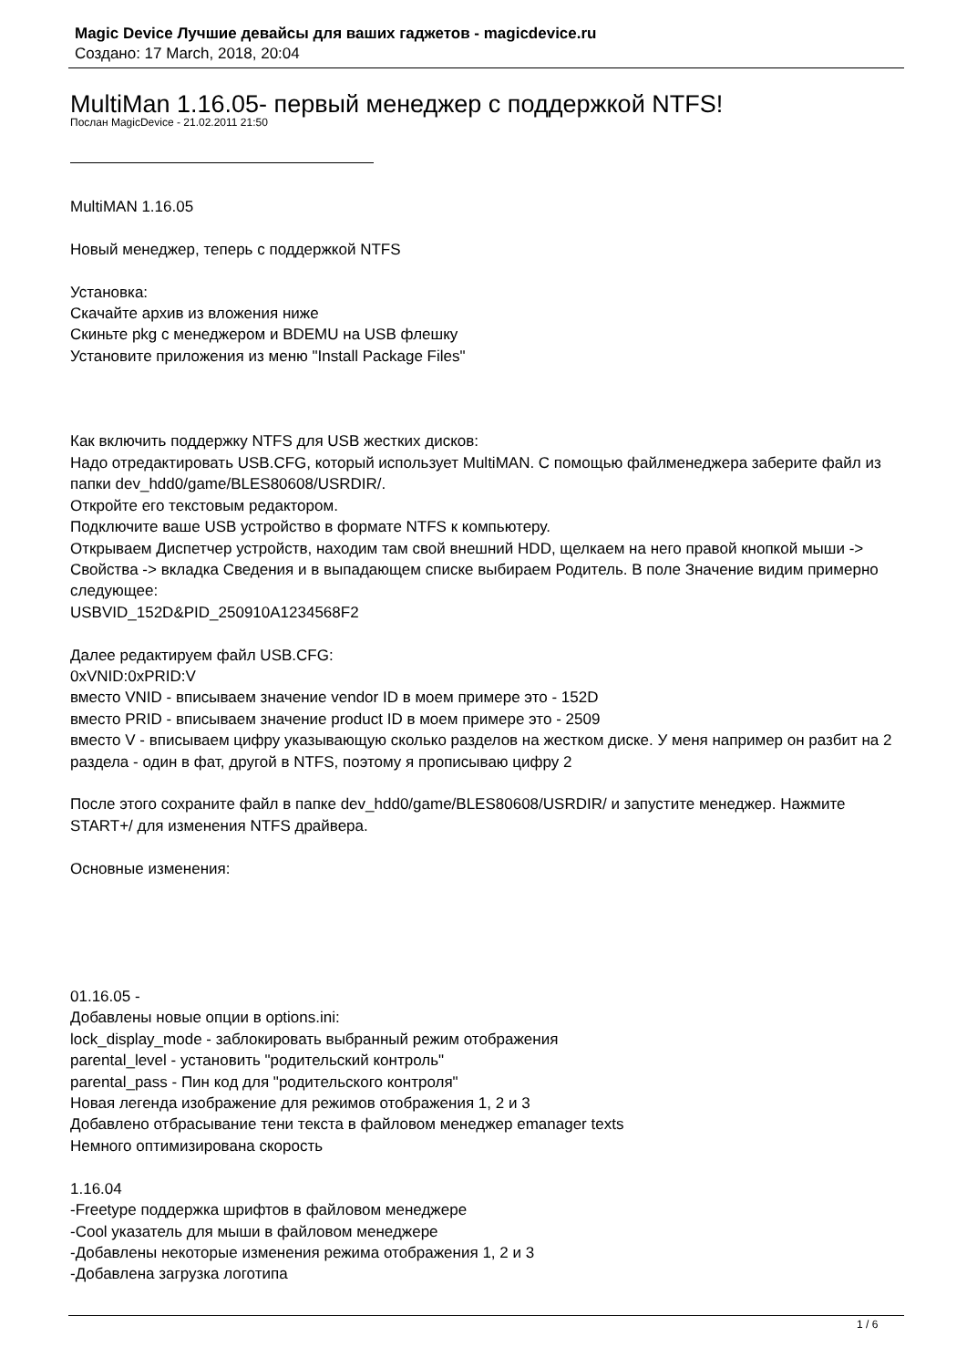Magic Device Лучшие девайсы для ваших гаджетов - magicdevice.ru
Создано: 17 March, 2018, 20:04
MultiMan 1.16.05- первый менеджер с поддержкой NTFS!
Послан MagicDevice - 21.02.2011 21:50
MultiMAN 1.16.05
Новый менеджер, теперь с поддержкой NTFS
Установка:
Скачайте архив из вложения ниже
Скиньте pkg с менеджером и BDEMU на USB флешку
Установите приложения из меню "Install Package Files"
Как включить поддержку NTFS для USB жестких дисков:
Надо отредактировать USB.CFG, который использует MultiMAN. С помощью файлменеджера заберите файл из папки dev_hdd0/game/BLES80608/USRDIR/.
Откройте его текстовым редактором.
Подключите ваше USB устройство в формате NTFS к компьютеру.
Открываем Диспетчер устройств, находим там свой внешний HDD, щелкаем на него правой кнопкой мыши -> Свойства -> вкладка Сведения и в выпадающем списке выбираем Родитель. В поле Значение видим примерно следующее:
USBVID_152D&PID_250910A1234568F2
Далее редактируем файл USB.CFG:
0xVNID:0xPRID:V
вместо VNID - вписываем значение vendor ID в моем примере это - 152D
вместо PRID - вписываем значение product ID в моем примере это - 2509
вместо V - вписываем цифру указывающую сколько разделов на жестком диске. У меня например он разбит на 2 раздела - один в фат, другой в NTFS, поэтому я прописываю цифру 2
После этого сохраните файл в папке dev_hdd0/game/BLES80608/USRDIR/ и запустите менеджер. Нажмите START+/ для изменения NTFS драйвера.
Основные изменения:
01.16.05 -
Добавлены новые опции в options.ini:
lock_display_mode - заблокировать выбранный режим отображения
parental_level - установить "родительский контроль"
parental_pass - Пин код для "родительского контроля"
Новая легенда изображение для режимов отображения 1, 2 и 3
Добавлено отбрасывание тени текста в файловом менеджер emanager texts
Немного оптимизирована скорость
1.16.04
-Freetype поддержка шрифтов в файловом менеджере
-Cool указатель для мыши в файловом менеджере
-Добавлены некоторые изменения режима отображения 1, 2 и 3
-Добавлена загрузка логотипа
1 / 6